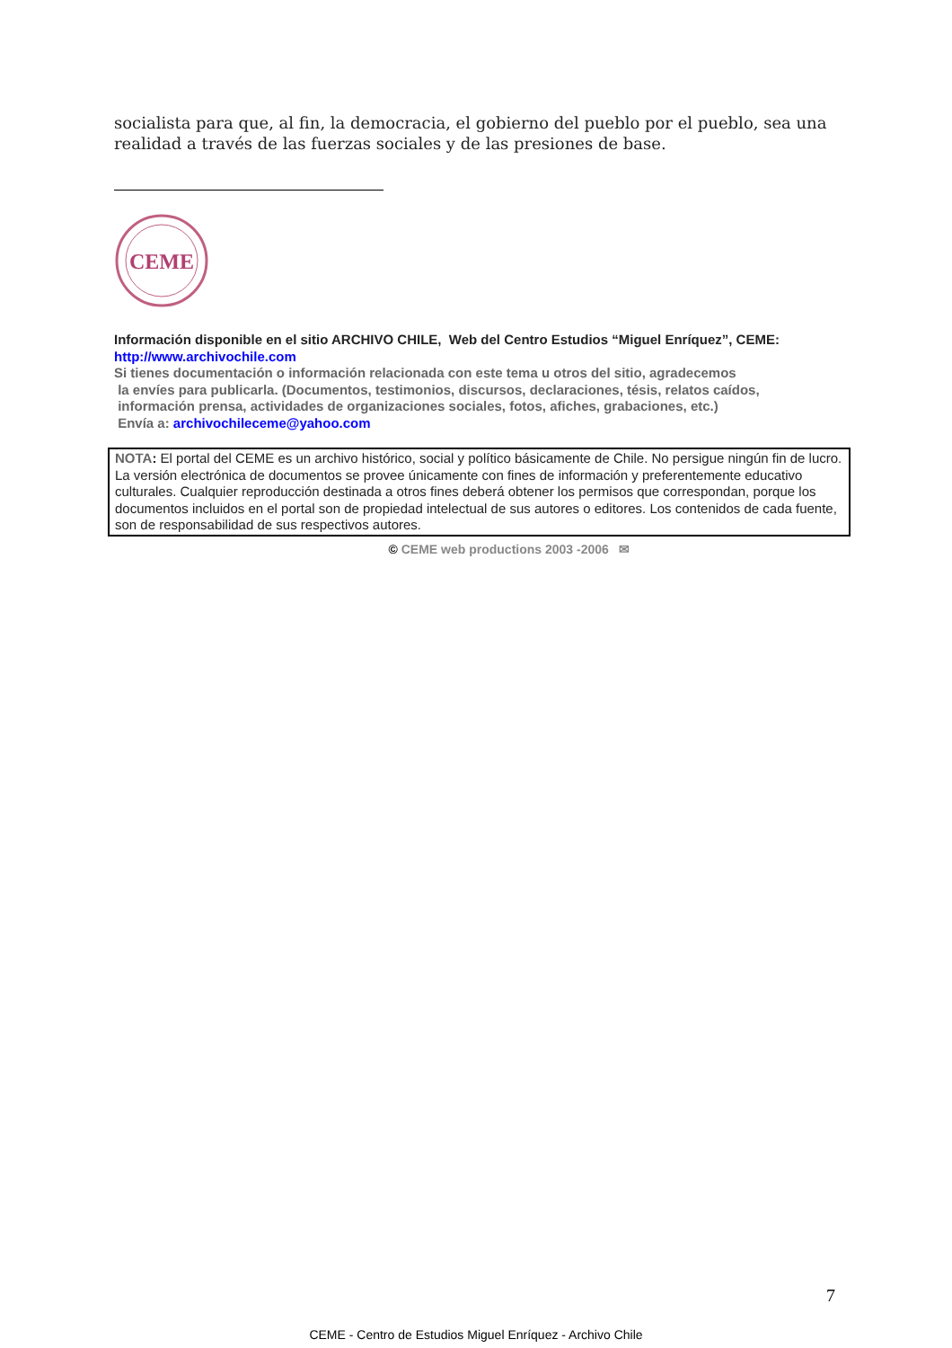socialista para que, al fin, la democracia, el gobierno del pueblo por el pueblo, sea una realidad a través de las fuerzas sociales y de las presiones de base.
CEME
Información disponible en el sitio ARCHIVO CHILE, Web del Centro Estudios “Miguel Enríquez”, CEME:
http://www.archivochile.com
Si tienes documentación o información relacionada con este tema u otros del sitio, agradecemos
la envíes para publicarla. (Documentos, testimonios, discursos, declaraciones, tésis, relatos caídos,
información prensa, actividades de organizaciones sociales, fotos, afiches, grabaciones, etc.)
Envía a: archivochileceme@yahoo.com
NOTA: El portal del CEME es un archivo histórico, social y político básicamente de Chile. No persigue ningún fin de lucro. La versión electrónica de documentos se provee únicamente con fines de información y preferentemente educativo culturales. Cualquier reproducción destinada a otros fines deberá obtener los permisos que correspondan, porque los documentos incluidos en el portal son de propiedad intelectual de sus autores o editores. Los contenidos de cada fuente, son de responsabilidad de sus respectivos autores.
© CEME web productions 2003 -2006 ✉
7
CEME - Centro de Estudios Miguel Enríquez - Archivo Chile